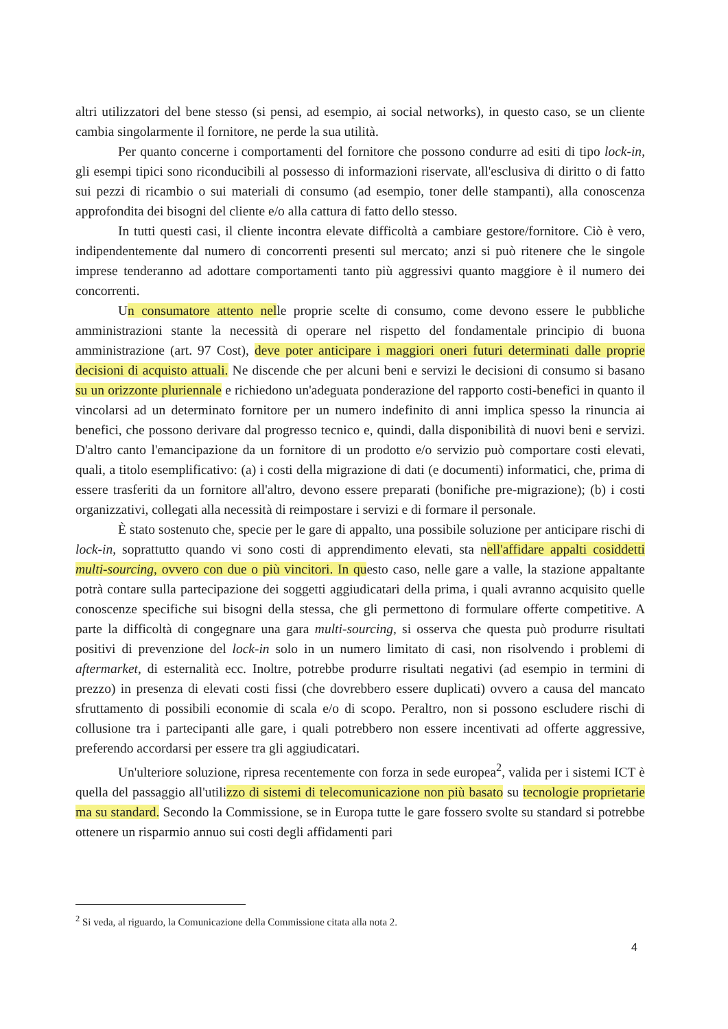altri utilizzatori del bene stesso (si pensi, ad esempio, ai social networks), in questo caso, se un cliente cambia singolarmente il fornitore, ne perde la sua utilità.
Per quanto concerne i comportamenti del fornitore che possono condurre ad esiti di tipo lock-in, gli esempi tipici sono riconducibili al possesso di informazioni riservate, all'esclusiva di diritto o di fatto sui pezzi di ricambio o sui materiali di consumo (ad esempio, toner delle stampanti), alla conoscenza approfondita dei bisogni del cliente e/o alla cattura di fatto dello stesso.
In tutti questi casi, il cliente incontra elevate difficoltà a cambiare gestore/fornitore. Ciò è vero, indipendentemente dal numero di concorrenti presenti sul mercato; anzi si può ritenere che le singole imprese tenderanno ad adottare comportamenti tanto più aggressivi quanto maggiore è il numero dei concorrenti.
Un consumatore attento nelle proprie scelte di consumo, come devono essere le pubbliche amministrazioni stante la necessità di operare nel rispetto del fondamentale principio di buona amministrazione (art. 97 Cost), deve poter anticipare i maggiori oneri futuri determinati dalle proprie decisioni di acquisto attuali. Ne discende che per alcuni beni e servizi le decisioni di consumo si basano su un orizzonte pluriennale e richiedono un'adeguata ponderazione del rapporto costi-benefici in quanto il vincolarsi ad un determinato fornitore per un numero indefinito di anni implica spesso la rinuncia ai benefici, che possono derivare dal progresso tecnico e, quindi, dalla disponibilità di nuovi beni e servizi. D'altro canto l'emancipazione da un fornitore di un prodotto e/o servizio può comportare costi elevati, quali, a titolo esemplificativo: (a) i costi della migrazione di dati (e documenti) informatici, che, prima di essere trasferiti da un fornitore all'altro, devono essere preparati (bonifiche pre-migrazione); (b) i costi organizzativi, collegati alla necessità di reimpostare i servizi e di formare il personale.
È stato sostenuto che, specie per le gare di appalto, una possibile soluzione per anticipare rischi di lock-in, soprattutto quando vi sono costi di apprendimento elevati, sta nell'affidare appalti cosiddetti multi-sourcing, ovvero con due o più vincitori. In questo caso, nelle gare a valle, la stazione appaltante potrà contare sulla partecipazione dei soggetti aggiudicatari della prima, i quali avranno acquisito quelle conoscenze specifiche sui bisogni della stessa, che gli permettono di formulare offerte competitive. A parte la difficoltà di congegnare una gara multi-sourcing, si osserva che questa può produrre risultati positivi di prevenzione del lock-in solo in un numero limitato di casi, non risolvendo i problemi di aftermarket, di esternalità ecc. Inoltre, potrebbe produrre risultati negativi (ad esempio in termini di prezzo) in presenza di elevati costi fissi (che dovrebbero essere duplicati) ovvero a causa del mancato sfruttamento di possibili economie di scala e/o di scopo. Peraltro, non si possono escludere rischi di collusione tra i partecipanti alle gare, i quali potrebbero non essere incentivati ad offerte aggressive, preferendo accordarsi per essere tra gli aggiudicatari.
Un'ulteriore soluzione, ripresa recentemente con forza in sede europea<sup>2</sup>, valida per i sistemi ICT è quella del passaggio all'utilizzo di sistemi di telecomunicazione non più basato su tecnologie proprietarie ma su standard. Secondo la Commissione, se in Europa tutte le gare fossero svolte su standard si potrebbe ottenere un risparmio annuo sui costi degli affidamenti pari
<sup>2</sup> Si veda, al riguardo, la Comunicazione della Commissione citata alla nota 2.
4